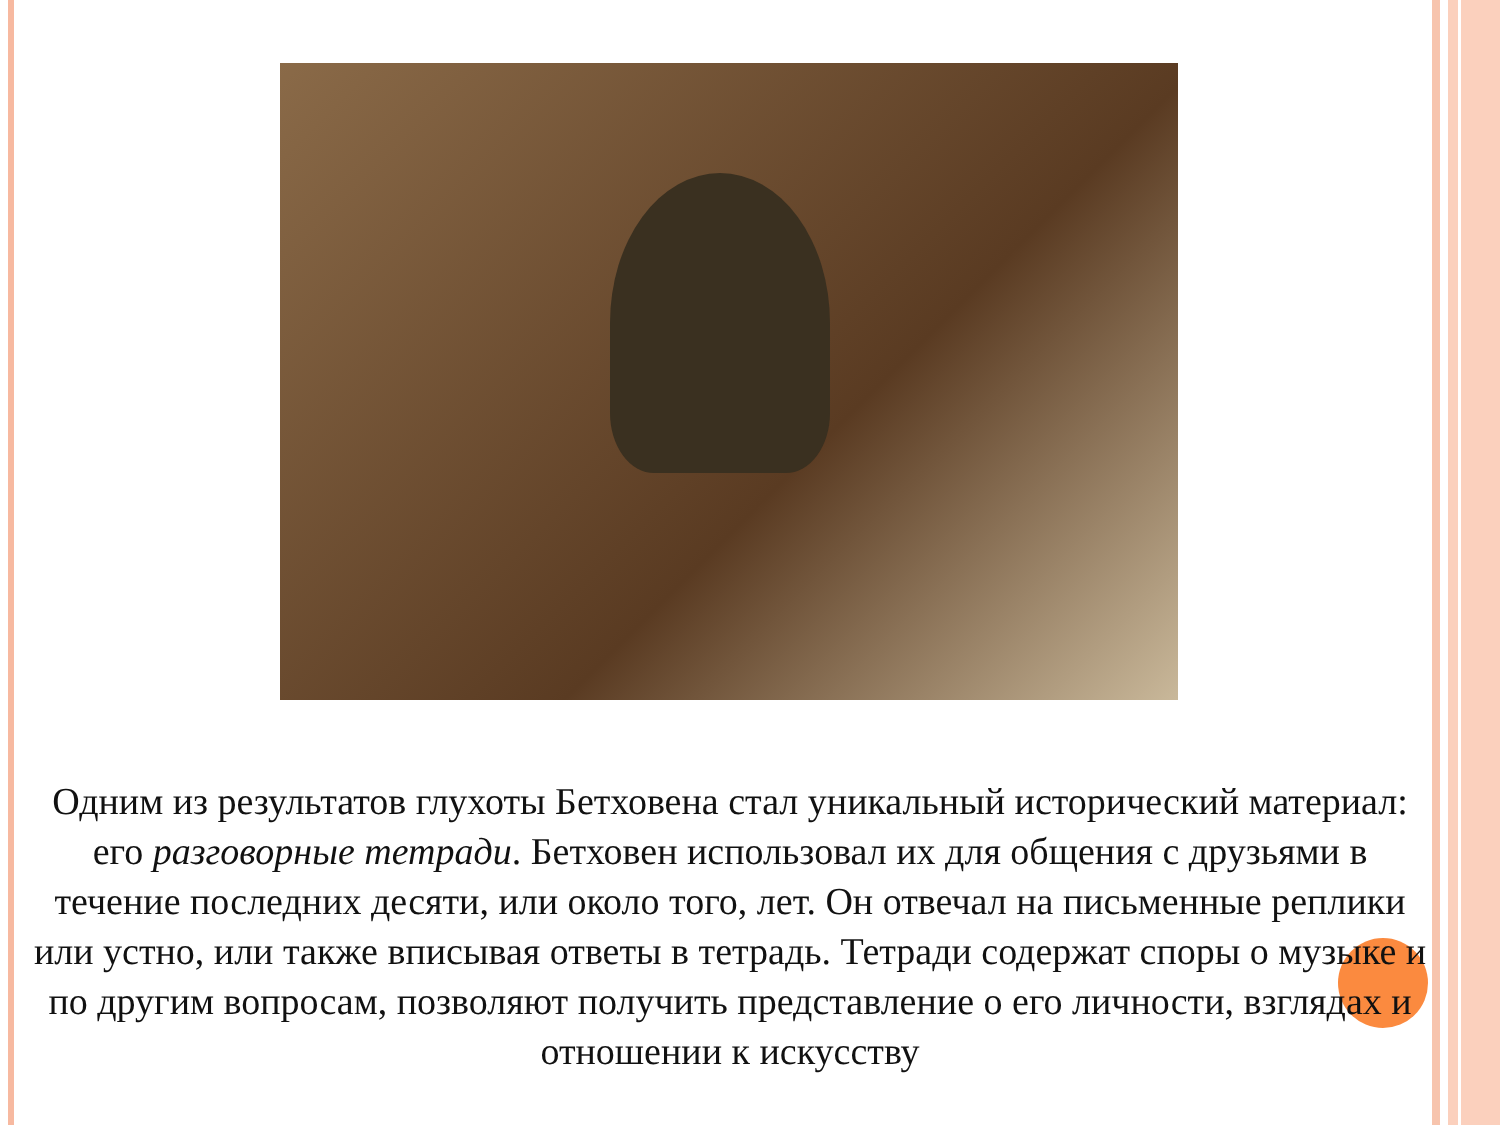Одним из результатов глухоты Бетховена стал уникальный исторический материал: его разговорные тетради. Бетховен использовал их для общения с друзьями в течение последних десяти, или около того, лет. Он отвечал на письменные реплики или устно, или также вписывая ответы в тетрадь. Тетради содержат споры о музыке и по другим вопросам, позволяют получить представление о его личности, взглядах и отношении к искусству